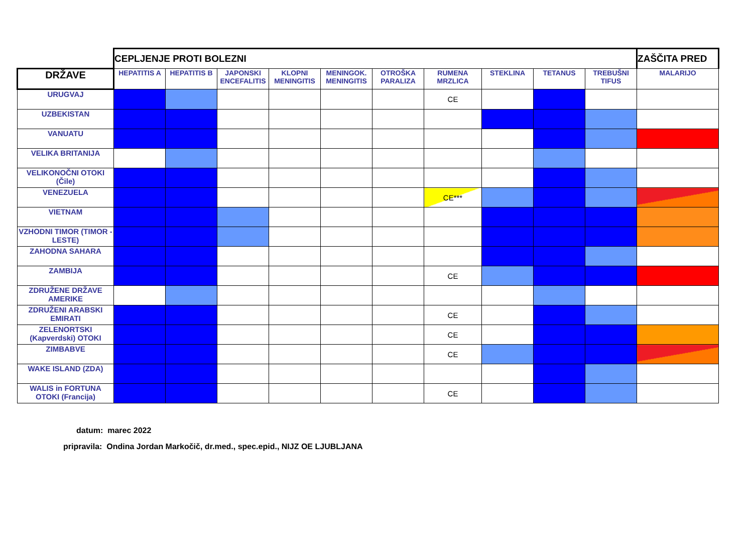| | CEPLJENJE PROTI BOLEZNI | | | | | | | | | | ZAŠČITA PRED |
| DRŽAVE | HEPATITIS A | HEPATITIS B | JAPONSKI ENCEFALITIS | KLOPNI MENINGITIS | MENINGOK. MENINGITIS | OTROŠKA PARALIZA | RUMENA MRZLICA | STEKLINA | TETANUS | TREBUŠNI TIFUS | MALARIJO |
| URUGVAJ | | | | | | | CE | | | | |
| UZBEKISTAN | | | | | | | | | | | |
| VANUATU | | | | | | | | | | | |
| VELIKA BRITANIJA | | | | | | | | | | | |
| VELIKONOČNI OTOKI (Čile) | | | | | | | | | | | |
| VENEZUELA | | | | | | | CE*** | | | | |
| VIETNAM | | | | | | | | | | | |
| VZHODNI TIMOR (TIMOR - LESTE) | | | | | | | | | | | |
| ZAHODNA SAHARA | | | | | | | | | | | |
| ZAMBIJA | | | | | | | CE | | | | |
| ZDRUŽENE DRŽAVE AMERIKE | | | | | | | | | | | |
| ZDRUŽENI ARABSKI EMIRATI | | | | | | | CE | | | | |
| ZELENORTSKI (Kapverdski) OTOKI | | | | | | | CE | | | | |
| ZIMBABVE | | | | | | | CE | | | | |
| WAKE ISLAND (ZDA) | | | | | | | | | | | |
| WALIS in FORTUNA OTOKI (Francija) | | | | | | | CE | | | | |
datum: marec 2022
pripravila: Ondina Jordan Markočič, dr.med., spec.epid., NIJZ OE LJUBLJANA